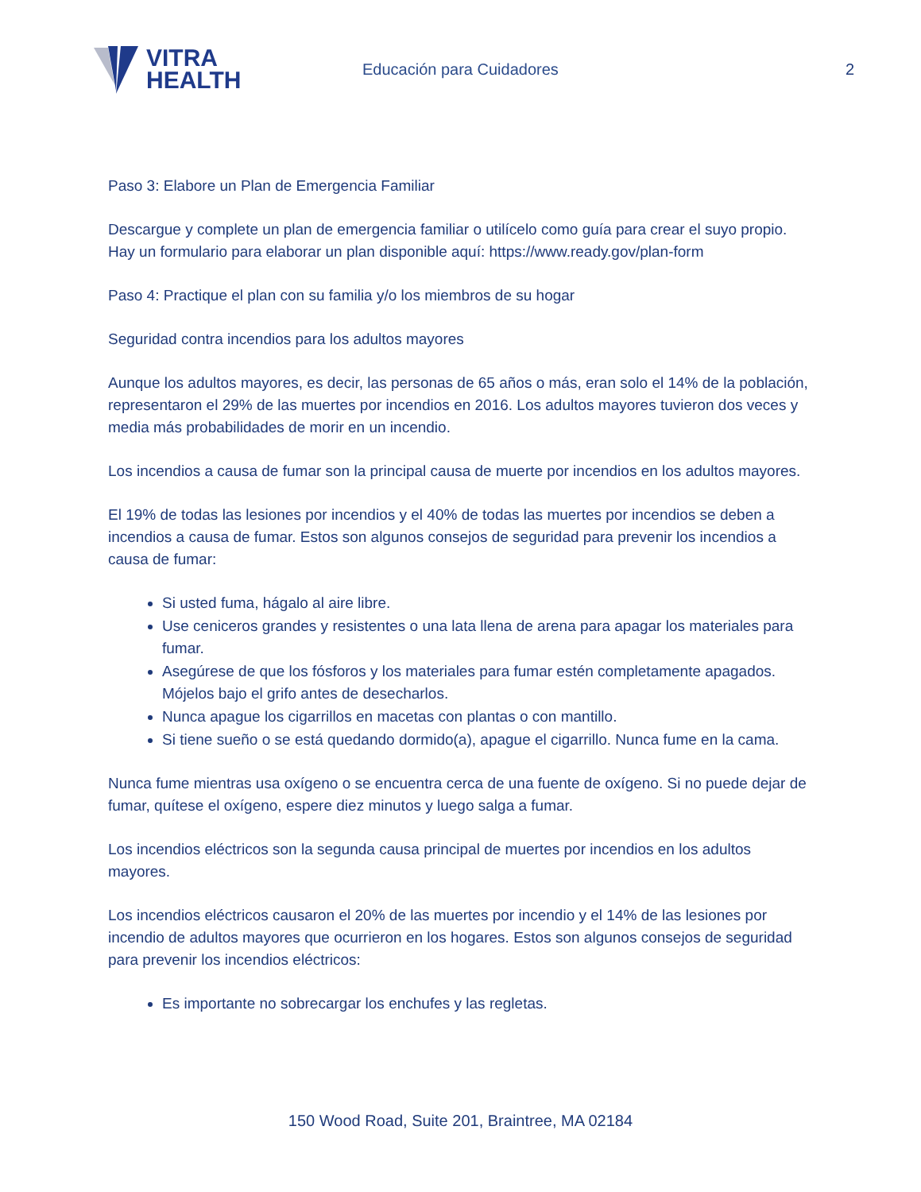VITRA
HEALTH
Educación para Cuidadores 2
Paso 3: Elabore un Plan de Emergencia Familiar
Descargue y complete un plan de emergencia familiar o utilícelo como guía para crear el suyo propio. Hay un formulario para elaborar un plan disponible aquí: https://www.ready.gov/plan-form
Paso 4: Practique el plan con su familia y/o los miembros de su hogar
Seguridad contra incendios para los adultos mayores
Aunque los adultos mayores, es decir, las personas de 65 años o más, eran solo el 14% de la población, representaron el 29% de las muertes por incendios en 2016. Los adultos mayores tuvieron dos veces y media más probabilidades de morir en un incendio.
Los incendios a causa de fumar son la principal causa de muerte por incendios en los adultos mayores.
El 19% de todas las lesiones por incendios y el 40% de todas las muertes por incendios se deben a incendios a causa de fumar. Estos son algunos consejos de seguridad para prevenir los incendios a causa de fumar:
Si usted fuma, hágalo al aire libre.
Use ceniceros grandes y resistentes o una lata llena de arena para apagar los materiales para fumar.
Asegúrese de que los fósforos y los materiales para fumar estén completamente apagados. Mójelos bajo el grifo antes de desecharlos.
Nunca apague los cigarrillos en macetas con plantas o con mantillo.
Si tiene sueño o se está quedando dormido(a), apague el cigarrillo. Nunca fume en la cama.
Nunca fume mientras usa oxígeno o se encuentra cerca de una fuente de oxígeno. Si no puede dejar de fumar, quítese el oxígeno, espere diez minutos y luego salga a fumar.
Los incendios eléctricos son la segunda causa principal de muertes por incendios en los adultos mayores.
Los incendios eléctricos causaron el 20% de las muertes por incendio y el 14% de las lesiones por incendio de adultos mayores que ocurrieron en los hogares. Estos son algunos consejos de seguridad para prevenir los incendios eléctricos:
Es importante no sobrecargar los enchufes y las regletas.
150 Wood Road, Suite 201, Braintree, MA 02184